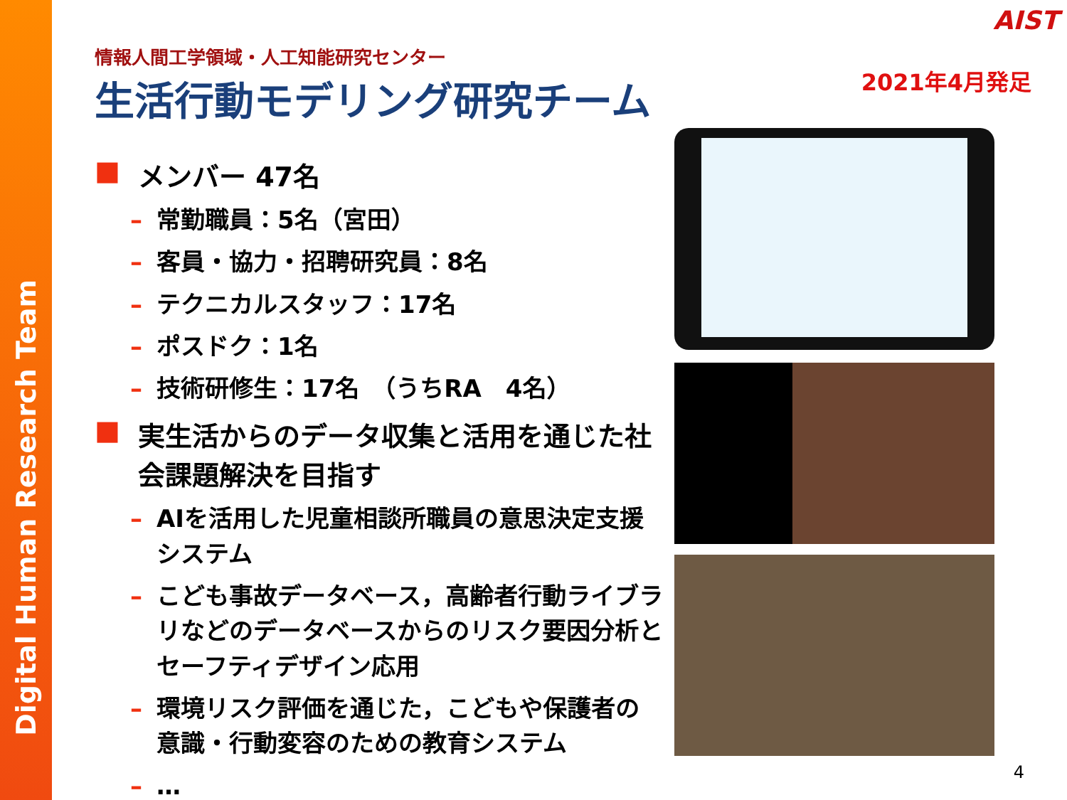Digital Human Research Team
AIST
2021年4月発足
情報人間工学領域・人工知能研究センター
生活行動モデリング研究チーム
■ メンバー 47名
– 常勤職員：5名（宮田）
– 客員・協力・招聘研究員：8名
– テクニカルスタッフ：17名
– ポスドク：1名
– 技術研修生：17名　（うちRA　4名）
■ 実生活からのデータ収集と活用を通じた社会課題解決を目指す
– AIを活用した児童相談所職員の意思決定支援システム
– こども事故データベース，高齢者行動ライブラリなどのデータベースからのリスク要因分析とセーフティデザイン応用
– 環境リスク評価を通じた，こどもや保護者の意識・行動変容のための教育システム
– …
4